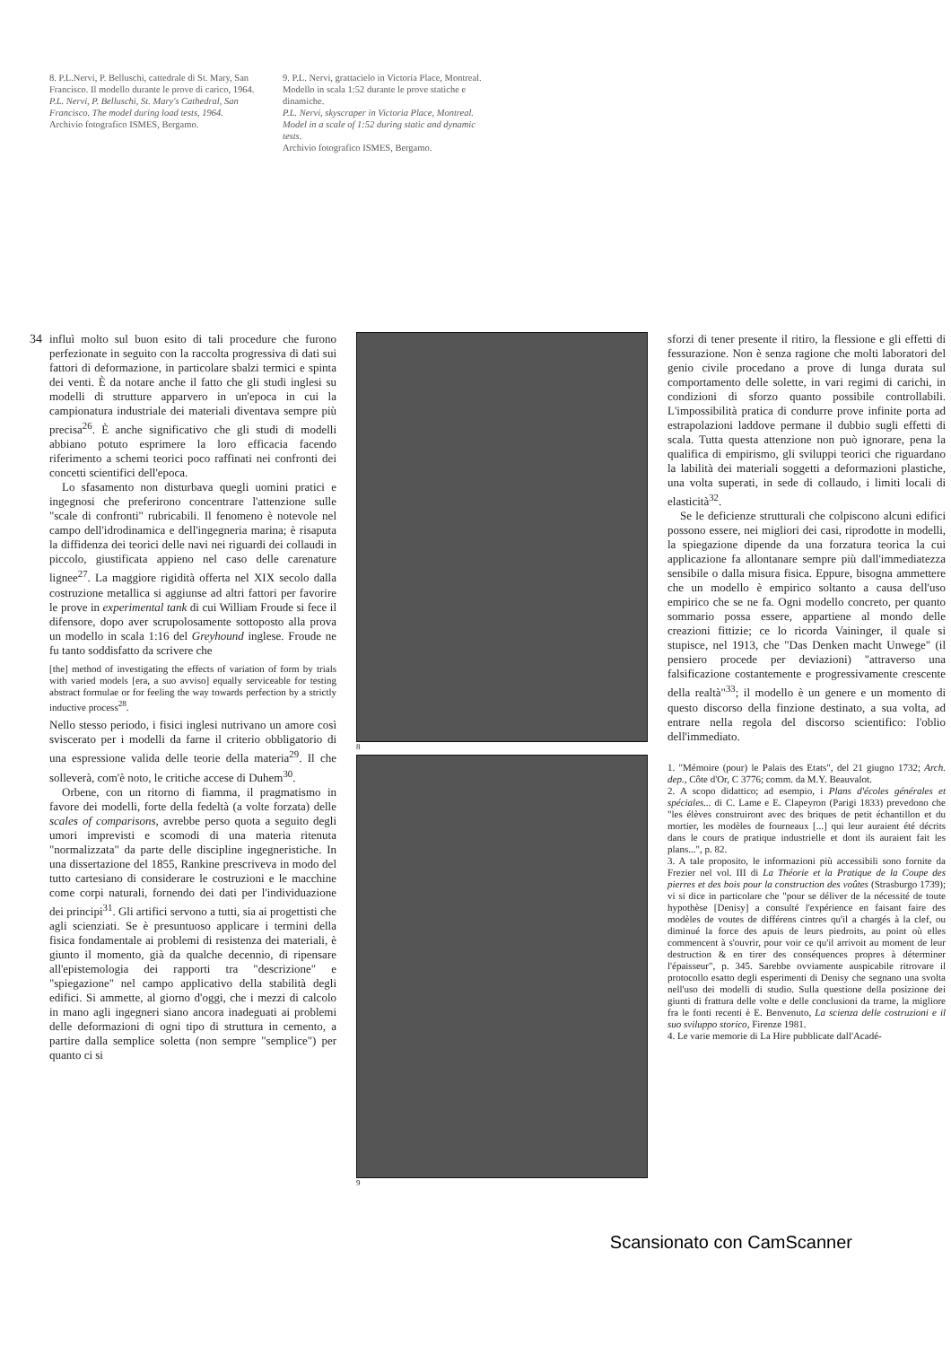8. P.L.Nervi, P. Belluschi, cattedrale di St. Mary, San Francisco. Il modello durante le prove di carico, 1964.
P.L. Nervi, P. Belluschi, St. Mary's Cathedral, San Francisco. The model during load tests, 1964.
Archivio fotografico ISMES, Bergamo.
9. P.L. Nervi, grattacielo in Victoria Place, Montreal. Modello in scala 1:52 durante le prove statiche e dinamiche.
P.L. Nervi, skyscraper in Victoria Place, Montreal. Model in a scale of 1:52 during static and dynamic tests.
Archivio fotografico ISMES, Bergamo.
34
influì molto sul buon esito di tali procedure che furono perfezionate in seguito con la raccolta progressiva di dati sui fattori di deformazione, in particolare sbalzi termici e spinta dei venti. È da notare anche il fatto che gli studi inglesi su modelli di strutture apparvero in un'epoca in cui la campionatura industriale dei materiali diventava sempre più precisa<sup>26</sup>. È anche significativo che gli studi di modelli abbiano potuto esprimere la loro efficacia facendo riferimento a schemi teorici poco raffinati nei confronti dei concetti scientifici dell'epoca.
Lo sfasamento non disturbava quegli uomini pratici e ingegnosi che preferirono concentrare l'attenzione sulle "scale di confronti" rubricabili. Il fenomeno è notevole nel campo dell'idrodinamica e dell'ingegneria marina; è risaputa la diffidenza dei teorici delle navi nei riguardi dei collaudi in piccolo, giustificata appieno nel caso delle carenature lignee<sup>27</sup>. La maggiore rigidità offerta nel XIX secolo dalla costruzione metallica si aggiunse ad altri fattori per favorire le prove in experimental tank di cui William Froude si fece il difensore, dopo aver scrupolosamente sottoposto alla prova un modello in scala 1:16 del Greyhound inglese. Froude ne fu tanto soddisfatto da scrivere che
[the] method of investigating the effects of variation of form by trials with varied models [era, a suo avviso] equally serviceable for testing abstract formulae or for feeling the way towards perfection by a strictly inductive process<sup>28</sup>.
Nello stesso periodo, i fisici inglesi nutrivano un amore così sviscerato per i modelli da farne il criterio obbligatorio di una espressione valida delle teorie della materia<sup>29</sup>. Il che solleverà, com'è noto, le critiche accese di Duhem<sup>30</sup>.
Orbene, con un ritorno di fiamma, il pragmatismo in favore dei modelli, forte della fedeltà (a volte forzata) delle scales of comparisons, avrebbe perso quota a seguito degli umori imprevisti e scomodi di una materia ritenuta "normalizzata" da parte delle discipline ingegneristiche. In una dissertazione del 1855, Rankine prescriveva in modo del tutto cartesiano di considerare le costruzioni e le macchine come corpi naturali, fornendo dei dati per l'individuazione dei principi<sup>31</sup>. Gli artifici servono a tutti, sia ai progettisti che agli scienziati. Se è presuntuoso applicare i termini della fisica fondamentale ai problemi di resistenza dei materiali, è giunto il momento, già da qualche decennio, di ripensare all'epistemologia dei rapporti tra "descrizione" e "spiegazione" nel campo applicativo della stabilità degli edifici. Si ammette, al giorno d'oggi, che i mezzi di calcolo in mano agli ingegneri siano ancora inadeguati ai problemi delle deformazioni di ogni tipo di struttura in cemento, a partire dalla semplice soletta (non sempre "semplice") per quanto ci si
8
9
sforzi di tener presente il ritiro, la flessione e gli effetti di fessurazione. Non è senza ragione che molti laboratori del genio civile procedano a prove di lunga durata sul comportamento delle solette, in vari regimi di carichi, in condizioni di sforzo quanto possibile controllabili. L'impossibilità pratica di condurre prove infinite porta ad estrapolazioni laddove permane il dubbio sugli effetti di scala. Tutta questa attenzione non può ignorare, pena la qualifica di empirismo, gli sviluppi teorici che riguardano la labilità dei materiali soggetti a deformazioni plastiche, una volta superati, in sede di collaudo, i limiti locali di elasticità<sup>32</sup>.
Se le deficienze strutturali che colpiscono alcuni edifici possono essere, nei migliori dei casi, riprodotte in modelli, la spiegazione dipende da una forzatura teorica la cui applicazione fa allontanare sempre più dall'immediatezza sensibile o dalla misura fisica. Eppure, bisogna ammettere che un modello è empirico soltanto a causa dell'uso empirico che se ne fa. Ogni modello concreto, per quanto sommario possa essere, appartiene al mondo delle creazioni fittizie; ce lo ricorda Vaininger, il quale si stupisce, nel 1913, che "Das Denken macht Unwege" (il pensiero procede per deviazioni) "attraverso una falsificazione costantemente e progressivamente crescente della realtà"<sup>33</sup>; il modello è un genere e un momento di questo discorso della finzione destinato, a sua volta, ad entrare nella regola del discorso scientifico: l'oblio dell'immediato.
1. "Mémoire (pour) le Palais des Etats", del 21 giugno 1732; Arch. dep., Côte d'Or, C 3776; comm. da M.Y. Beauvalot.
2. A scopo didattico; ad esempio, i Plans d'écoles générales et spéciales... di C. Lame e E. Clapeyron (Parigi 1833) prevedono che "les élèves construiront avec des briques de petit échantillon et du mortier, les modèles de fourneaux [...] qui leur auraient été décrits dans le cours de pratique industrielle et dont ils auraient fait les plans...", p. 82.
3. A tale proposito, le informazioni più accessibili sono fornite da Frezier nel vol. III di La Théorie et la Pratique de la Coupe des pierres et des bois pour la construction des voûtes (Strasburgo 1739); vi si dice in particolare che "pour se déliver de la nécessité de toute hypothèse [Denisy] a consulté l'expérience en faisant faire des modèles de voutes de différens cintres qu'il a chargés à la clef, ou diminué la force des apuis de leurs piedroits, au point où elles commencent à s'ouvrir, pour voir ce qu'il arrivoit au moment de leur destruction & en tirer des conséquences propres à déterminer l'épaisseur", p. 345. Sarebbe ovviamente auspicabile ritrovare il protocollo esatto degli esperimenti di Denisy che segnano una svolta nell'uso dei modelli di studio. Sulla questione della posizione dei giunti di frattura delle volte e delle conclusioni da trarne, la migliore fra le fonti recenti è E. Benvenuto, La scienza delle costruzioni e il suo sviluppo storico, Firenze 1981.
4. Le varie memorie di La Hire pubblicate dall'Acadé-
Scansionato con CamScanner